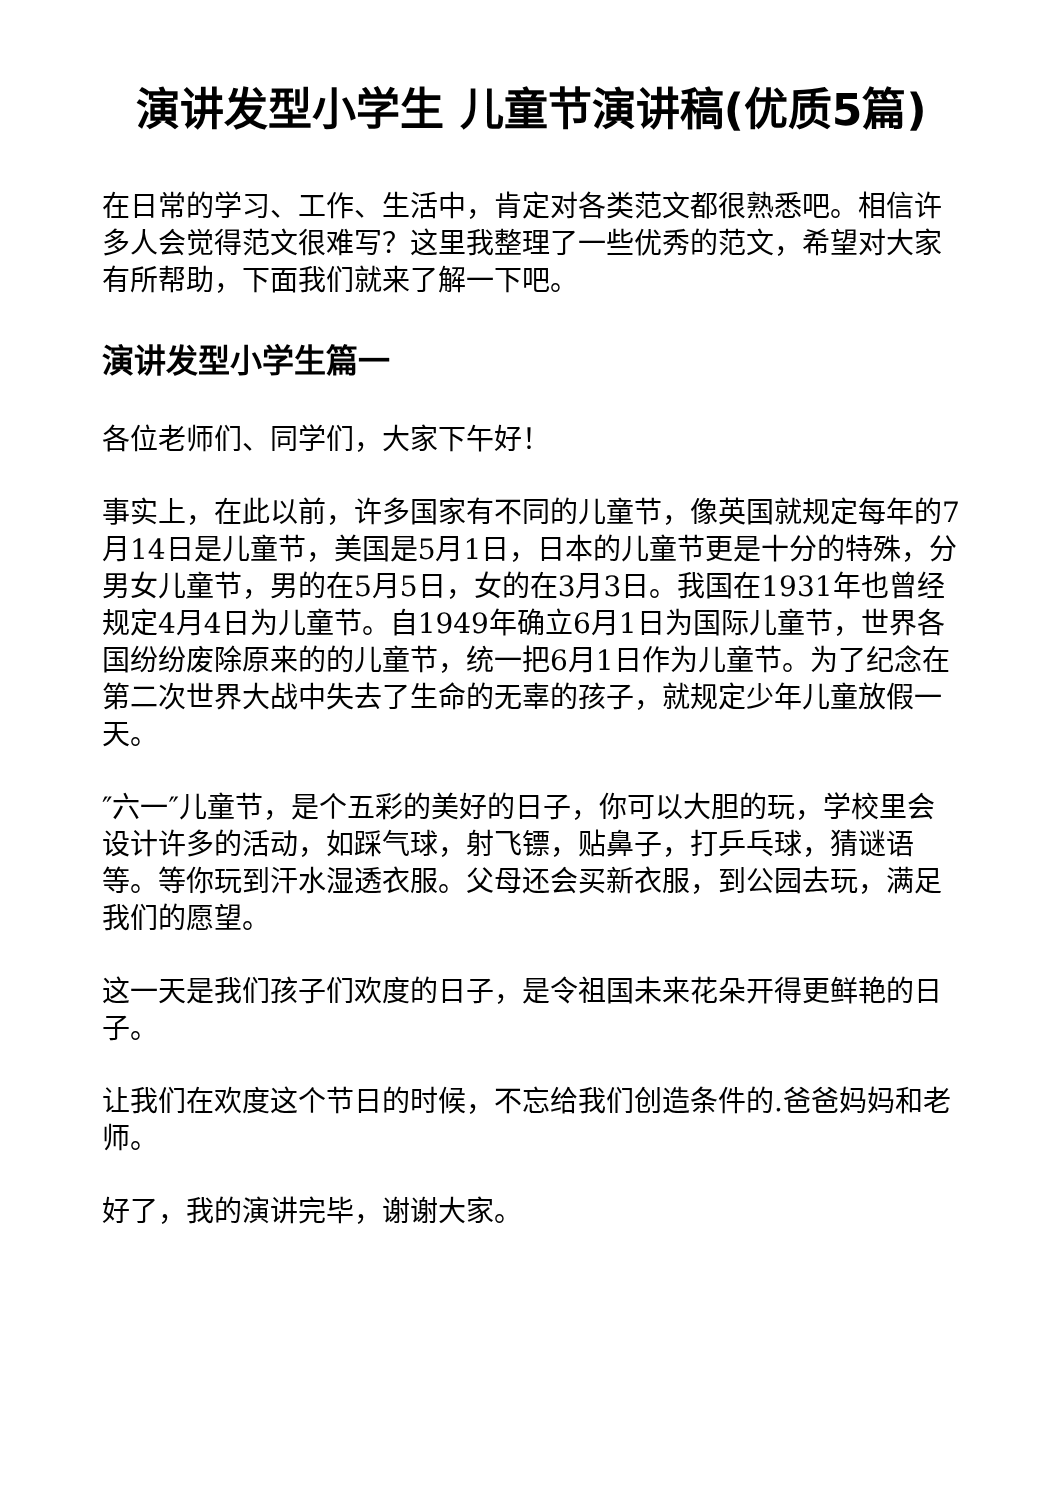演讲发型小学生 儿童节演讲稿(优质5篇)
在日常的学习、工作、生活中，肯定对各类范文都很熟悉吧。相信许多人会觉得范文很难写？这里我整理了一些优秀的范文，希望对大家有所帮助，下面我们就来了解一下吧。
演讲发型小学生篇一
各位老师们、同学们，大家下午好！
事实上，在此以前，许多国家有不同的儿童节，像英国就规定每年的7月14日是儿童节，美国是5月1日，日本的儿童节更是十分的特殊，分男女儿童节，男的在5月5日，女的在3月3日。我国在1931年也曾经规定4月4日为儿童节。自1949年确立6月1日为国际儿童节，世界各国纷纷废除原来的的儿童节，统一把6月1日作为儿童节。为了纪念在第二次世界大战中失去了生命的无辜的孩子，就规定少年儿童放假一天。
″六一″儿童节，是个五彩的美好的日子，你可以大胆的玩，学校里会设计许多的活动，如踩气球，射飞镖，贴鼻子，打乒乓球，猜谜语等。等你玩到汗水湿透衣服。父母还会买新衣服，到公园去玩，满足我们的愿望。
这一天是我们孩子们欢度的日子，是令祖国未来花朵开得更鲜艳的日子。
让我们在欢度这个节日的时候，不忘给我们创造条件的.爸爸妈妈和老师。
好了，我的演讲完毕，谢谢大家。